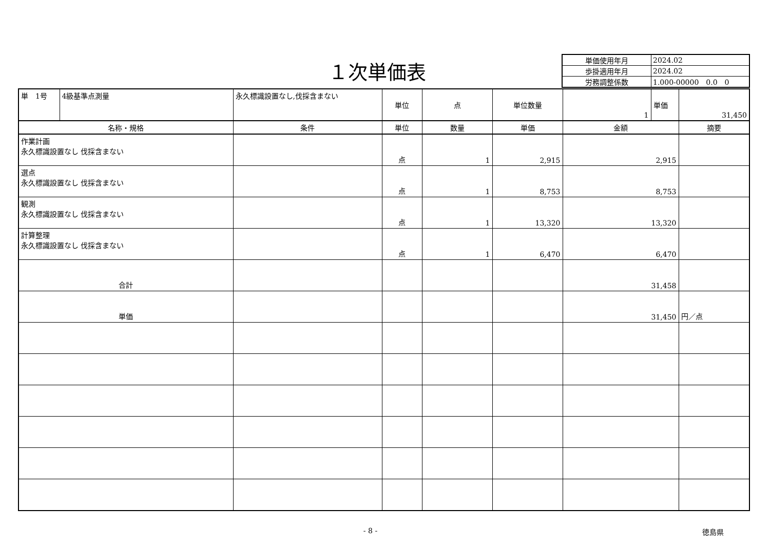１次単価表
| 単価使用年月 | 2024.02 |
| 歩掛適用年月 | 2024.02 |
| 労務調整係数 | 1.000-00000 0.0 0 |
| 単 1号 | 4級基準点測量 | 永久標識設置なし,伐採含まない | 単位 | 点 | 単位数量 | 1 | 単価 | 31,450 |
| 名称・規格 | | 条件 | 単位 | 数量 | 単価 | 金額 | | 摘要 |
| 作業計画 永久標識設置なし 伐採含まない | | | 点 | 1 | 2,915 | 2,915 | | |
| 選点 永久標識設置なし 伐採含まない | | | 点 | 1 | 8,753 | 8,753 | | |
| 観測 永久標識設置なし 伐採含まない | | | 点 | 1 | 13,320 | 13,320 | | |
| 計算整理 永久標識設置なし 伐採含まない | | | 点 | 1 | 6,470 | 6,470 | | |
| 合計 | | | | | | 31,458 | | |
| 単価 | | | | | | 31,450 | | 円／点 |
- 8 - 徳島県